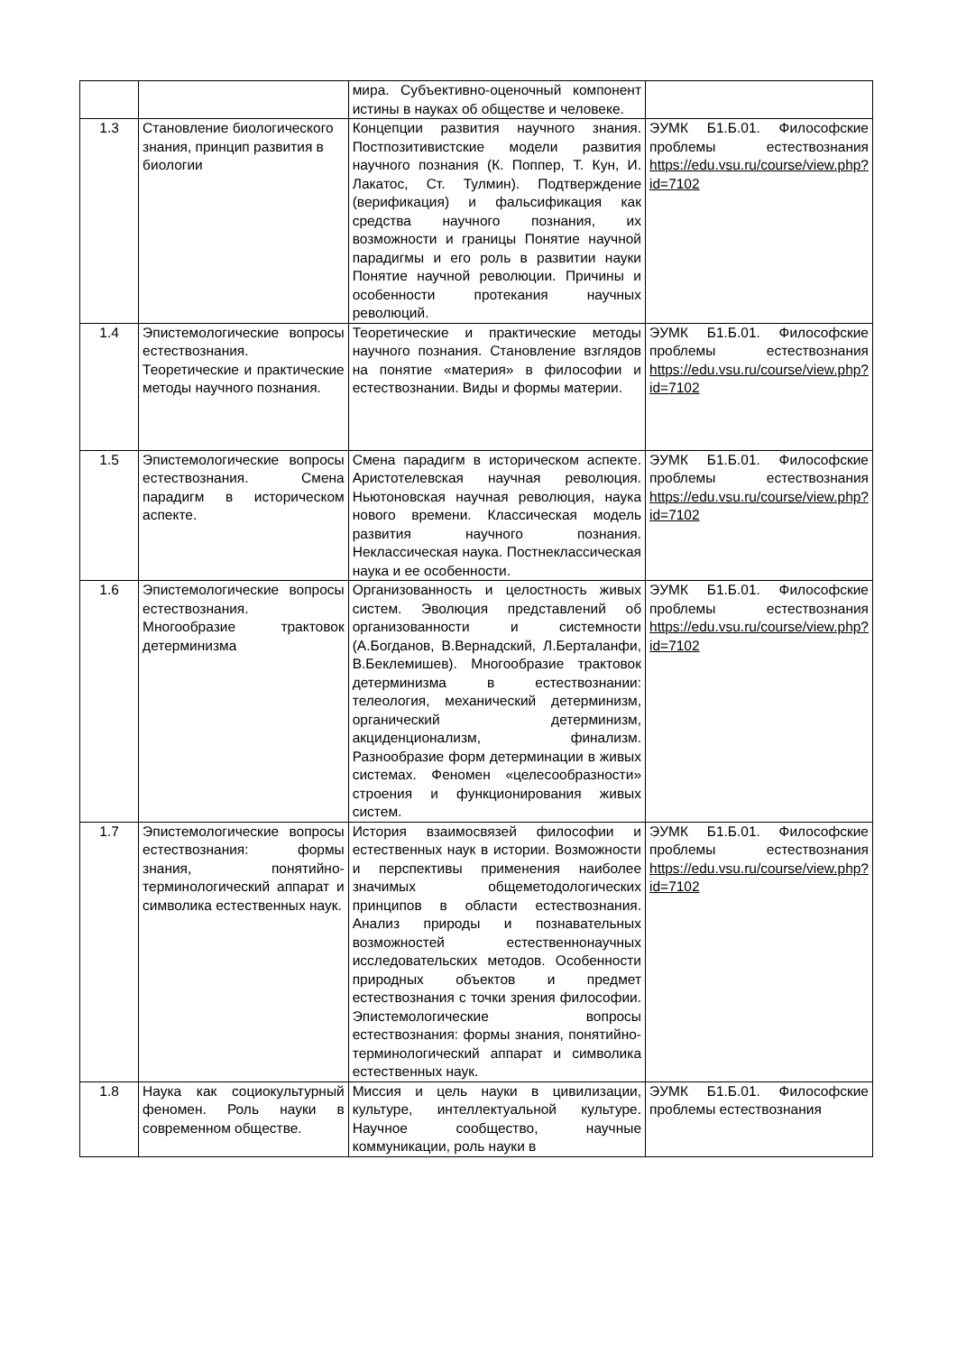| | | мира. Субъективно-оценочный компонент истины в науках об обществе и человеке. | |
| 1.3 | Становление биологического знания, принцип развития в биологии | Концепции развития научного знания. Постпозитивистские модели развития научного познания (К. Поппер, Т. Кун, И. Лакатос, Ст. Тулмин). Подтверждение (верификация) и фальсификация как средства научного познания, их возможности и границы Понятие научной парадигмы и его роль в развитии науки Понятие научной революции. Причины и особенности протекания научных революций. | ЭУМК Б1.Б.01. Философские проблемы естествознания https://edu.vsu.ru/course/view.php?id=7102 |
| 1.4 | Эпистемологические вопросы естествознания. Теоретические и практические методы научного познания. | Теоретические и практические методы научного познания. Становление взглядов на понятие «материя» в философии и естествознании. Виды и формы материи. | ЭУМК Б1.Б.01. Философские проблемы естествознания https://edu.vsu.ru/course/view.php?id=7102 |
| 1.5 | Эпистемологические вопросы естествознания. Смена парадигм в историческом аспекте. | Смена парадигм в историческом аспекте. Аристотелевская научная революция. Ньютоновская научная революция, наука нового времени. Классическая модель развития научного познания. Неклассическая наука. Постнеклассическая наука и ее особенности. | ЭУМК Б1.Б.01. Философские проблемы естествознания https://edu.vsu.ru/course/view.php?id=7102 |
| 1.6 | Эпистемологические вопросы естествознания. Многообразие трактовок детерминизма | Организованность и целостность живых систем. Эволюция представлений об организованности и системности (А.Богданов, В.Вернадский, Л.Берталанфи, В.Беклемишев). Многообразие трактовок детерминизма в естествознании: телеология, механический детерминизм, органический детерминизм, акциденционализм, финализм. Разнообразие форм детерминации в живых системах. Феномен «целесообразности» строения и функционирования живых систем. | ЭУМК Б1.Б.01. Философские проблемы естествознания https://edu.vsu.ru/course/view.php?id=7102 |
| 1.7 | Эпистемологические вопросы естествознания: формы знания, понятийно-терминологический аппарат и символика естественных наук. | История взаимосвязей философии и естественных наук в истории. Возможности и перспективы применения наиболее значимых общеметодологических принципов в области естествознания. Анализ природы и познавательных возможностей естественнонаучных исследовательских методов. Особенности природных объектов и предмет естествознания с точки зрения философии. Эпистемологические вопросы естествознания: формы знания, понятийно-терминологический аппарат и символика естественных наук. | ЭУМК Б1.Б.01. Философские проблемы естествознания https://edu.vsu.ru/course/view.php?id=7102 |
| 1.8 | Наука как социокультурный феномен. Роль науки в современном обществе. | Миссия и цель науки в цивилизации, культуре, интеллектуальной культуре. Научное сообщество, научные коммуникации, роль науки в | ЭУМК Б1.Б.01. Философские проблемы естествознания |